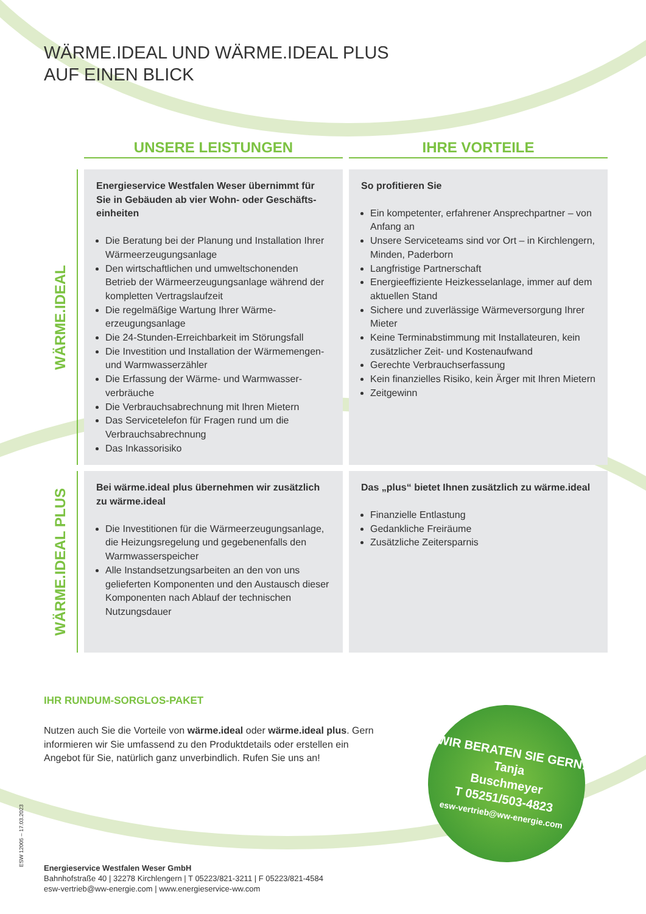WÄRME.IDEAL UND WÄRME.IDEAL PLUS
AUF EINEN BLICK
UNSERE LEISTUNGEN
IHRE VORTEILE
WÄRME.IDEAL
Energieservice Westfalen Weser übernimmt für Sie in Gebäuden ab vier Wohn- oder Geschäfts­einheiten
Die Beratung bei der Planung und Installation Ihrer Wärmeerzeugungsanlage
Den wirtschaftlichen und umweltschonenden Betrieb der Wärmeerzeugungsanlage während der kompletten Vertragslaufzeit
Die regelmäßige Wartung Ihrer Wärme­erzeugungsanlage
Die 24-Stunden-Erreichbarkeit im Störungsfall
Die Investition und Installation der Wärme­mengen- und Warmwasserzähler
Die Erfassung der Wärme- und Warmwasser­verbräuche
Die Verbrauchsabrechnung mit Ihren Mietern
Das Servicetelefon für Fragen rund um die Verbrauchsabrechnung
Das Inkassorisiko
So profitieren Sie
Ein kompetenter, erfahrener Ansprechpartner – von Anfang an
Unsere Serviceteams sind vor Ort – in Kirchlengern, Minden, Paderborn
Langfristige Partnerschaft
Energieeffiziente Heizkesselanlage, immer auf dem aktuellen Stand
Sichere und zuverlässige Wärmeversorgung Ihrer Mieter
Keine Terminabstimmung mit Installateuren, kein zusätzlicher Zeit- und Kostenaufwand
Gerechte Verbrauchserfassung
Kein finanzielles Risiko, kein Ärger mit Ihren Mietern
Zeitgewinn
WÄRME.IDEAL PLUS
Bei wärme.ideal plus übernehmen wir zusätzlich zu wärme.ideal
Die Investitionen für die Wärmeerzeugungs­anlage, die Heizungsregelung und gegebenen­falls den Warmwasserspeicher
Alle Instandsetzungsarbeiten an den von uns gelieferten Komponenten und den Austausch dieser Komponenten nach Ablauf der techni­schen Nutzungsdauer
Das „plus“ bietet Ihnen zusätzlich zu wärme.ideal
Finanzielle Entlastung
Gedankliche Freiräume
Zusätzliche Zeitersparnis
IHR RUNDUM-SORGLOS-PAKET
Nutzen auch Sie die Vorteile von wärme.ideal oder wärme.ideal plus. Gern informieren wir Sie umfassend zu den Produktdetails oder erstellen ein Angebot für Sie, natürlich ganz unverbindlich. Rufen Sie uns an!
Energieservice Westfalen Weser GmbH
Bahnhofstraße 40 | 32278 Kirchlengern | T 05223/821-3211 | F 05223/821-4584
esw-vertrieb@ww-energie.com | www.energieservice-ww.com
ESW 12005 – 17.03.2023
WIR BERATEN SIE GERN!
Tanja
Buschmeyer
T 05251/503-4823
esw-vertrieb@ww-energie.com